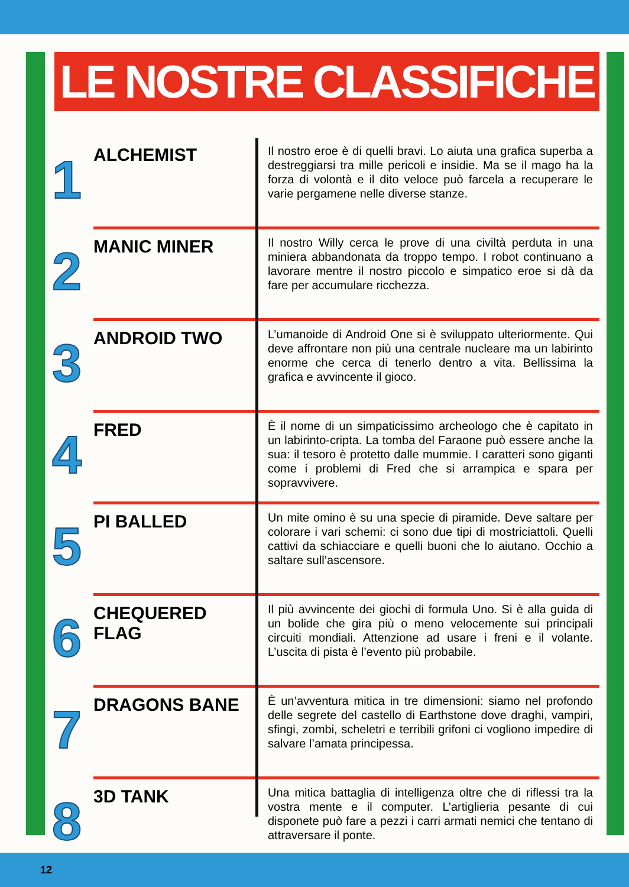LE NOSTRE CLASSIFICHE
1
ALCHEMIST
Il nostro eroe è di quelli bravi. Lo aiuta una grafica superba a destreggiarsi tra mille pericoli e insidie. Ma se il mago ha la forza di volontà e il dito veloce può farcela a recuperare le varie pergamene nelle diverse stanze.
2
MANIC MINER
Il nostro Willy cerca le prove di una civiltà perduta in una miniera abbandonata da troppo tempo. I robot continuano a lavorare mentre il nostro piccolo e simpatico eroe si dà da fare per accumulare ricchezza.
3
ANDROID TWO
L’umanoide di Android One si è sviluppato ulteriormente. Qui deve affrontare non più una centrale nucleare ma un labirinto enorme che cerca di tenerlo dentro a vita. Bellissima la grafica e avvincente il gioco.
4
FRED
È il nome di un simpaticissimo archeologo che è capitato in un labirinto-cripta. La tomba del Faraone può essere anche la sua: il tesoro è protetto dalle mummie. I caratteri sono giganti come i problemi di Fred che si arrampica e spara per sopravvivere.
5
PI BALLED
Un mite omino è su una specie di piramide. Deve saltare per colorare i vari schemi: ci sono due tipi di mostriciattoli. Quelli cattivi da schiacciare e quelli buoni che lo aiutano. Occhio a saltare sull’ascensore.
6
CHEQUERED FLAG
Il più avvincente dei giochi di formula Uno. Si è alla guida di un bolide che gira più o meno velocemente sui principali circuiti mondiali. Attenzione ad usare i freni e il volante. L’uscita di pista è l’evento più probabile.
7
DRAGONS BANE
È un’avventura mitica in tre dimensioni: siamo nel profondo delle segrete del castello di Earthstone dove draghi, vampiri, sfingi, zombi, scheletri e terribili grifoni ci vogliono impedire di salvare l’amata principessa.
8
3D TANK
Una mitica battaglia di intelligenza oltre che di riflessi tra la vostra mente e il computer. L’artiglieria pesante di cui disponete può fare a pezzi i carri armati nemici che tentano di attraversare il ponte.
12